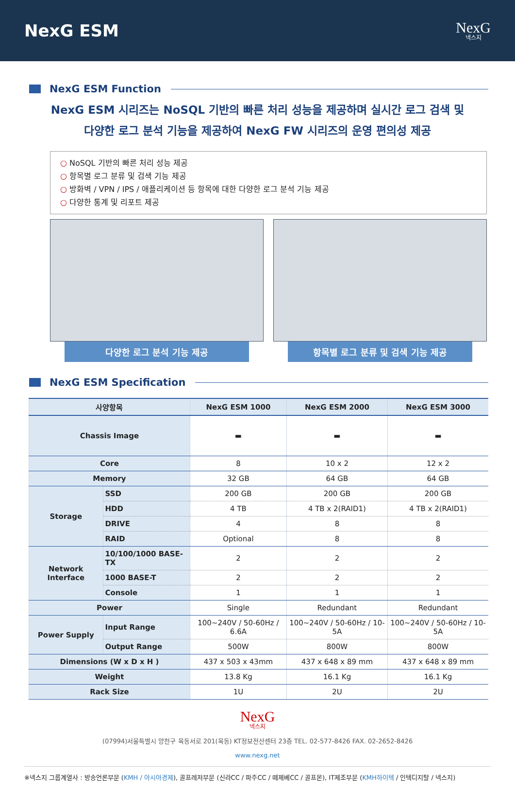NexG ESM
NexG
넥스지
NexG ESM Function
NexG ESM 시리즈는 NoSQL 기반의 빠른 처리 성능을 제공하며 실시간 로그 검색 및
다양한 로그 분석 기능을 제공하여 NexG FW 시리즈의 운영 편의성 제공
○ NoSQL 기반의 빠른 처리 성능 제공
○ 항목별 로그 분류 및 검색 기능 제공
○ 방화벽 / VPN / IPS / 애플리케이션 등 항목에 대한 다양한 로그 분석 기능 제공
○ 다양한 통계 및 리포트 제공
다양한 로그 분석 기능 제공 항목별 로그 분류 및 검색 기능 제공
NexG ESM Specification
| 사양항목 | | NexG ESM 1000 | NexG ESM 2000 | NexG ESM 3000 |
| --- | --- | --- | --- | --- |
| Chassis Image | | ▬ | ▬ | ▬ |
| Core | | 8 | 10 x 2 | 12 x 2 |
| Memory | | 32 GB | 64 GB | 64 GB |
| Storage | SSD | 200 GB | 200 GB | 200 GB |
| | HDD | 4 TB | 4 TB x 2(RAID1) | 4 TB x 2(RAID1) |
| | DRIVE | 4 | 8 | 8 |
| | RAID | Optional | 8 | 8 |
| Network Interface | 10/100/1000 BASE-TX | 2 | 2 | 2 |
| | 1000 BASE-T | 2 | 2 | 2 |
| | Console | 1 | 1 | 1 |
| Power | | Single | Redundant | Redundant |
| Power Supply | Input Range | 100~240V / 50-60Hz / 6.6A | 100~240V / 50-60Hz / 10-5A | 100~240V / 50-60Hz / 10-5A |
| | Output Range | 500W | 800W | 800W |
| Dimensions (W x D x H ) | | 437 x 503 x 43mm | 437 x 648 x 89 mm | 437 x 648 x 89 mm |
| Weight | | 13.8 Kg | 16.1 Kg | 16.1 Kg |
| Rack Size | | 1U | 2U | 2U |
NexG
넥스지
(07994)서울특별시 양천구 목동서로 201(목동) KT정보전산센터 23층 TEL. 02-577-8426 FAX. 02-2652-8426
www.nexg.net
※넥스지 그룹계열사 : 방송언론부문 (KMH / 아시아경제), 골프레저부문 (신라CC / 파주CC / 떼제베CC / 골프몬), IT제조부문 (KMH하이텍 / 인텍디지탈 / 넥스지)